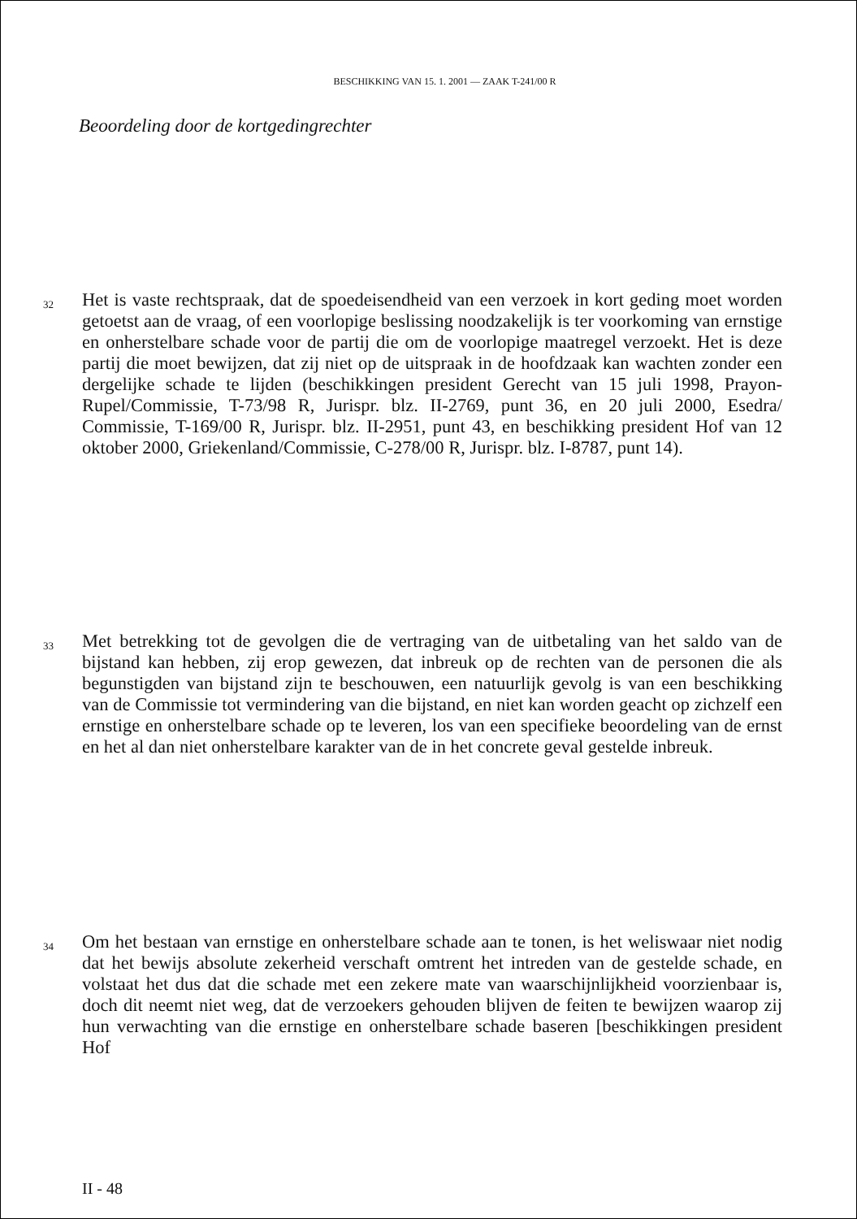BESCHIKKING VAN 15. 1. 2001 — ZAAK T-241/00 R
Beoordeling door de kortgedingrechter
32
Het is vaste rechtspraak, dat de spoedeisendheid van een verzoek in kort geding moet worden getoetst aan de vraag, of een voorlopige beslissing noodzakelijk is ter voorkoming van ernstige en onherstelbare schade voor de partij die om de voorlopige maatregel verzoekt. Het is deze partij die moet bewijzen, dat zij niet op de uitspraak in de hoofdzaak kan wachten zonder een dergelijke schade te lijden (beschikkingen president Gerecht van 15 juli 1998, Prayon-Rupel/Commissie, T-73/98 R, Jurispr. blz. II-2769, punt 36, en 20 juli 2000, Esedra/ Commissie, T-169/00 R, Jurispr. blz. II-2951, punt 43, en beschikking president Hof van 12 oktober 2000, Griekenland/Commissie, C-278/00 R, Jurispr. blz. I-8787, punt 14).
33
Met betrekking tot de gevolgen die de vertraging van de uitbetaling van het saldo van de bijstand kan hebben, zij erop gewezen, dat inbreuk op de rechten van de personen die als begunstigden van bijstand zijn te beschouwen, een natuurlijk gevolg is van een beschikking van de Commissie tot vermindering van die bijstand, en niet kan worden geacht op zichzelf een ernstige en onherstelbare schade op te leveren, los van een specifieke beoordeling van de ernst en het al dan niet onherstelbare karakter van de in het concrete geval gestelde inbreuk.
34
Om het bestaan van ernstige en onherstelbare schade aan te tonen, is het weliswaar niet nodig dat het bewijs absolute zekerheid verschaft omtrent het intreden van de gestelde schade, en volstaat het dus dat die schade met een zekere mate van waarschijnlijkheid voorzienbaar is, doch dit neemt niet weg, dat de verzoekers gehouden blijven de feiten te bewijzen waarop zij hun verwachting van die ernstige en onherstelbare schade baseren [beschikkingen president Hof
II - 48